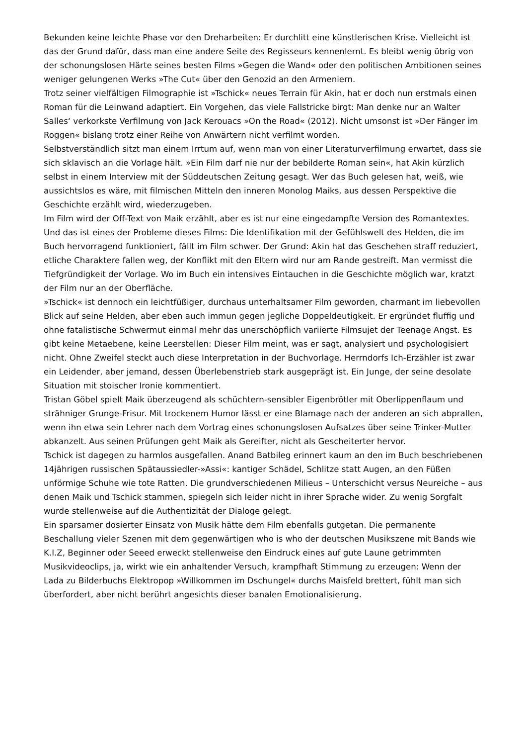Bekunden keine leichte Phase vor den Dreharbeiten: Er durchlitt eine künstlerischen Krise. Vielleicht ist das der Grund dafür, dass man eine andere Seite des Regisseurs kennenlernt. Es bleibt wenig übrig von der schonungslosen Härte seines besten Films »Gegen die Wand« oder den politischen Ambitionen seines weniger gelungenen Werks »The Cut« über den Genozid an den Armeniern.
Trotz seiner vielfältigen Filmographie ist »Tschick« neues Terrain für Akin, hat er doch nun erstmals einen Roman für die Leinwand adaptiert. Ein Vorgehen, das viele Fallstricke birgt: Man denke nur an Walter Salles‘ verkorkste Verfilmung von Jack Kerouacs »On the Road« (2012). Nicht umsonst ist »Der Fänger im Roggen« bislang trotz einer Reihe von Anwärtern nicht verfilmt worden.
Selbstverständlich sitzt man einem Irrtum auf, wenn man von einer Literaturverfilmung erwartet, dass sie sich sklavisch an die Vorlage hält. »Ein Film darf nie nur der bebilderte Roman sein«, hat Akin kürzlich selbst in einem Interview mit der Süddeutschen Zeitung gesagt. Wer das Buch gelesen hat, weiß, wie aussichtslos es wäre, mit filmischen Mitteln den inneren Monolog Maiks, aus dessen Perspektive die Geschichte erzählt wird, wiederzugeben.
Im Film wird der Off-Text von Maik erzählt, aber es ist nur eine eingedampfte Version des Romantextes. Und das ist eines der Probleme dieses Films: Die Identifikation mit der Gefühlswelt des Helden, die im Buch hervorragend funktioniert, fällt im Film schwer. Der Grund: Akin hat das Geschehen straff reduziert, etliche Charaktere fallen weg, der Konflikt mit den Eltern wird nur am Rande gestreift. Man vermisst die Tiefgründigkeit der Vorlage. Wo im Buch ein intensives Eintauchen in die Geschichte möglich war, kratzt der Film nur an der Oberfläche.
»Tschick« ist dennoch ein leichtfüßiger, durchaus unterhaltsamer Film geworden, charmant im liebevollen Blick auf seine Helden, aber eben auch immun gegen jegliche Doppeldeutigkeit. Er ergründet fluffig und ohne fatalistische Schwermut einmal mehr das unerschöpflich variierte Filmsujet der Teenage Angst. Es gibt keine Metaebene, keine Leerstellen: Dieser Film meint, was er sagt, analysiert und psychologisiert nicht. Ohne Zweifel steckt auch diese Interpretation in der Buchvorlage. Herrndorfs Ich-Erzähler ist zwar ein Leidender, aber jemand, dessen Überlebenstrieb stark ausgeprägt ist. Ein Junge, der seine desolate Situation mit stoischer Ironie kommentiert.
Tristan Göbel spielt Maik überzeugend als schüchtern-sensibler Eigenbrötler mit Oberlippenflaum und strähniger Grunge-Frisur. Mit trockenem Humor lässt er eine Blamage nach der anderen an sich abprallen, wenn ihn etwa sein Lehrer nach dem Vortrag eines schonungslosen Aufsatzes über seine Trinker-Mutter abkanzelt. Aus seinen Prüfungen geht Maik als Gereifter, nicht als Gescheiterter hervor.
Tschick ist dagegen zu harmlos ausgefallen. Anand Batbileg erinnert kaum an den im Buch beschriebenen 14jährigen russischen Spätaussiedler-»Assi«: kantiger Schädel, Schlitze statt Augen, an den Füßen unförmige Schuhe wie tote Ratten. Die grundverschiedenen Milieus – Unterschicht versus Neureiche – aus denen Maik und Tschick stammen, spiegeln sich leider nicht in ihrer Sprache wider. Zu wenig Sorgfalt wurde stellenweise auf die Authentizität der Dialoge gelegt.
Ein sparsamer dosierter Einsatz von Musik hätte dem Film ebenfalls gutgetan. Die permanente Beschallung vieler Szenen mit dem gegenwärtigen who is who der deutschen Musikszene mit Bands wie K.I.Z, Beginner oder Seeed erweckt stellenweise den Eindruck eines auf gute Laune getrimmten Musikvideoclips, ja, wirkt wie ein anhaltender Versuch, krampfhaft Stimmung zu erzeugen: Wenn der Lada zu Bilderbuchs Elektropop »Willkommen im Dschungel« durchs Maisfeld brettert, fühlt man sich überfordert, aber nicht berührt angesichts dieser banalen Emotionalisierung.